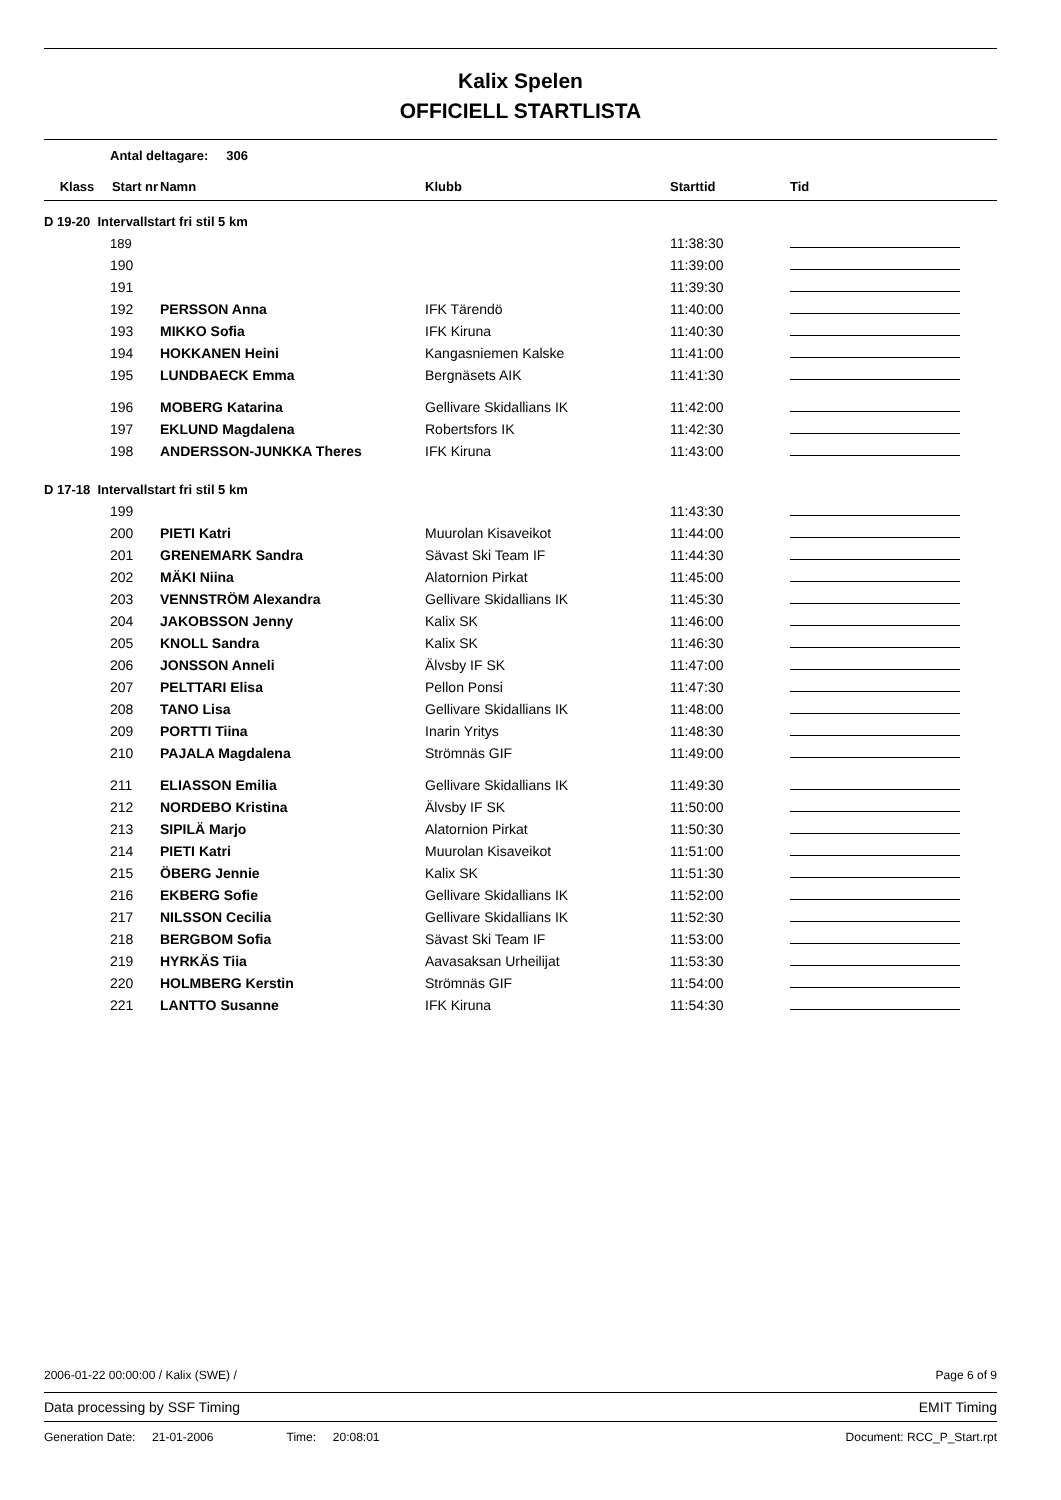Kalix Spelen
OFFICIELL STARTLISTA
Antal deltagare: 306
| Klass | Start nr | Namn | Klubb | Starttid | Tid |
| --- | --- | --- | --- | --- | --- |
| D 19-20 Intervallstart fri stil 5 km | | | | | |
| | 189 | | | 11:38:30 | |
| | 190 | | | 11:39:00 | |
| | 191 | | | 11:39:30 | |
| | 192 | PERSSON Anna | IFK Tärendö | 11:40:00 | |
| | 193 | MIKKO Sofia | IFK Kiruna | 11:40:30 | |
| | 194 | HOKKANEN Heini | Kangasniemen Kalske | 11:41:00 | |
| | 195 | LUNDBAECK Emma | Bergnäsets AIK | 11:41:30 | |
| | 196 | MOBERG Katarina | Gellivare Skidallians IK | 11:42:00 | |
| | 197 | EKLUND Magdalena | Robertsfors IK | 11:42:30 | |
| | 198 | ANDERSSON-JUNKKA Theres | IFK Kiruna | 11:43:00 | |
| D 17-18 Intervallstart fri stil 5 km | | | | | |
| | 199 | | | 11:43:30 | |
| | 200 | PIETI Katri | Muurolan Kisaveikot | 11:44:00 | |
| | 201 | GRENEMARK Sandra | Sävast Ski Team IF | 11:44:30 | |
| | 202 | MÄKI Niina | Alatornion Pirkat | 11:45:00 | |
| | 203 | VENNSTRÖM Alexandra | Gellivare Skidallians IK | 11:45:30 | |
| | 204 | JAKOBSSON Jenny | Kalix SK | 11:46:00 | |
| | 205 | KNOLL Sandra | Kalix SK | 11:46:30 | |
| | 206 | JONSSON Anneli | Älvsby IF SK | 11:47:00 | |
| | 207 | PELTTARI Elisa | Pellon Ponsi | 11:47:30 | |
| | 208 | TANO Lisa | Gellivare Skidallians IK | 11:48:00 | |
| | 209 | PORTTI Tiina | Inarin Yritys | 11:48:30 | |
| | 210 | PAJALA Magdalena | Strömnäs GIF | 11:49:00 | |
| | 211 | ELIASSON Emilia | Gellivare Skidallians IK | 11:49:30 | |
| | 212 | NORDEBO Kristina | Älvsby IF SK | 11:50:00 | |
| | 213 | SIPILÄ Marjo | Alatornion Pirkat | 11:50:30 | |
| | 214 | PIETI Katri | Muurolan Kisaveikot | 11:51:00 | |
| | 215 | ÖBERG Jennie | Kalix SK | 11:51:30 | |
| | 216 | EKBERG Sofie | Gellivare Skidallians IK | 11:52:00 | |
| | 217 | NILSSON Cecilia | Gellivare Skidallians IK | 11:52:30 | |
| | 218 | BERGBOM Sofia | Sävast Ski Team IF | 11:53:00 | |
| | 219 | HYRKÄS Tiia | Aavasaksan Urheilijat | 11:53:30 | |
| | 220 | HOLMBERG Kerstin | Strömnäs GIF | 11:54:00 | |
| | 221 | LANTTO Susanne | IFK Kiruna | 11:54:30 | |
2006-01-22 00:00:00 / Kalix (SWE) / Page 6 of 9
Data processing by SSF Timing EMIT Timing
Generation Date: 21-01-2006 Time: 20:08:01 Document: RCC_P_Start.rpt